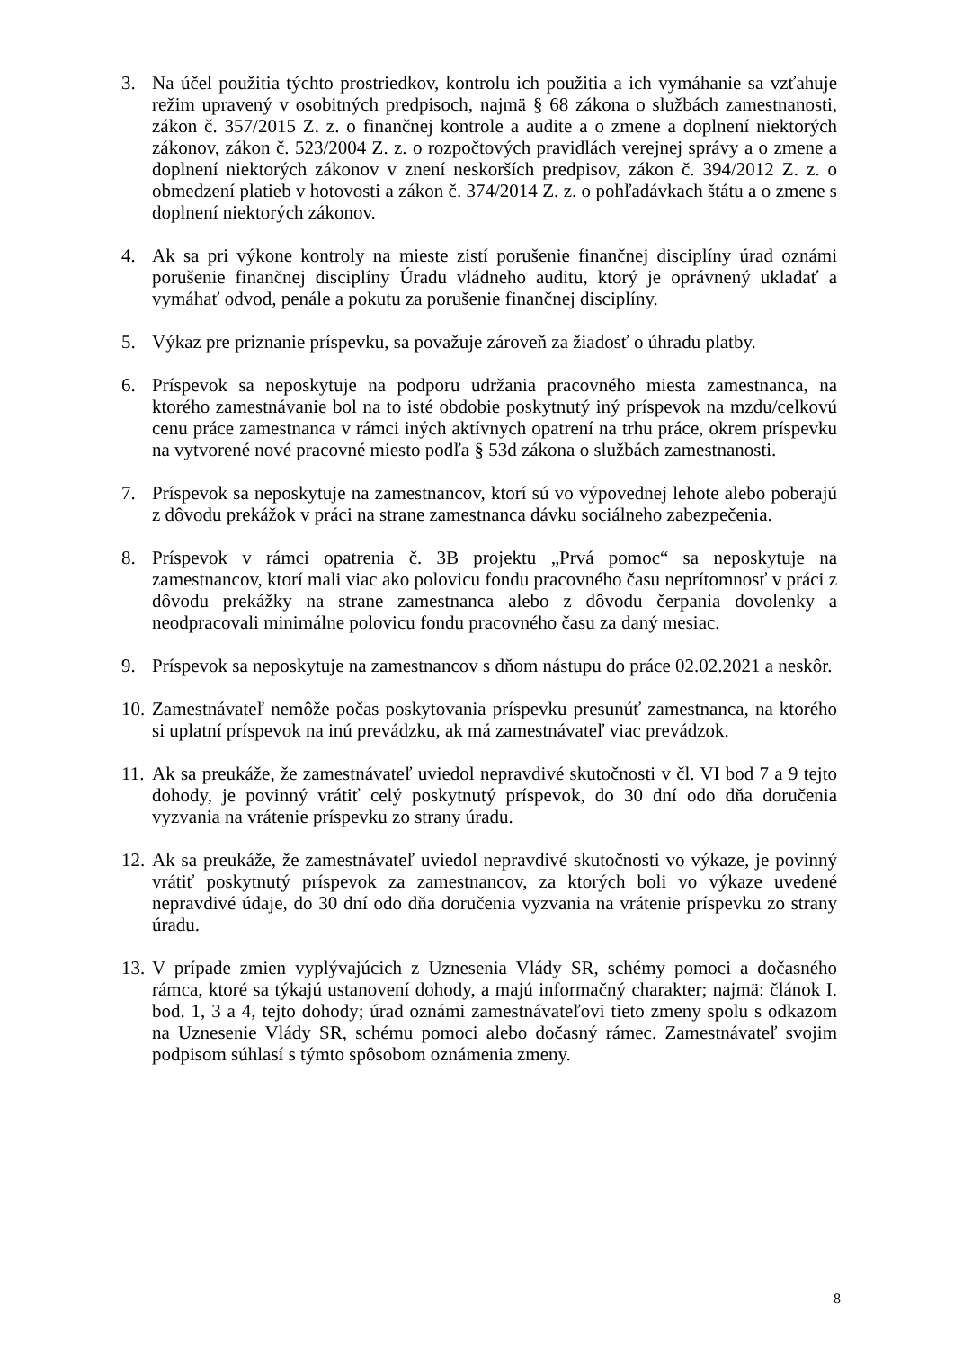3. Na účel použitia týchto prostriedkov, kontrolu ich použitia a ich vymáhanie sa vzťahuje režim upravený v osobitných predpisoch, najmä § 68 zákona o službách zamestnanosti, zákon č. 357/2015 Z. z. o finančnej kontrole a audite a o zmene a doplnení niektorých zákonov, zákon č. 523/2004 Z. z. o rozpočtových pravidlách verejnej správy a o zmene a doplnení niektorých zákonov v znení neskorších predpisov, zákon č. 394/2012 Z. z. o obmedzení platieb v hotovosti a zákon č. 374/2014 Z. z. o pohľadávkach štátu a o zmene s doplnení niektorých zákonov.
4. Ak sa pri výkone kontroly na mieste zistí porušenie finančnej disciplíny úrad oznámi porušenie finančnej disciplíny Úradu vládneho auditu, ktorý je oprávnený ukladať a vymáhať odvod, penále a pokutu za porušenie finančnej disciplíny.
5. Výkaz pre priznanie príspevku, sa považuje zároveň za žiadosť o úhradu platby.
6. Príspevok sa neposkytuje na podporu udržania pracovného miesta zamestnanca, na ktorého zamestnávanie bol na to isté obdobie poskytnutý iný príspevok na mzdu/celkovú cenu práce zamestnanca v rámci iných aktívnych opatrení na trhu práce, okrem príspevku na vytvorené nové pracovné miesto podľa § 53d zákona o službách zamestnanosti.
7. Príspevok sa neposkytuje na zamestnancov, ktorí sú vo výpovednej lehote alebo poberajú z dôvodu prekážok v práci na strane zamestnanca dávku sociálneho zabezpečenia.
8. Príspevok v rámci opatrenia č. 3B projektu „Prvá pomoc“ sa neposkytuje na zamestnancov, ktorí mali viac ako polovicu fondu pracovného času neprítomnosť v práci z dôvodu prekážky na strane zamestnanca alebo z dôvodu čerpania dovolenky a neodpracovali minimálne polovicu fondu pracovného času za daný mesiac.
9. Príspevok sa neposkytuje na zamestnancov s dňom nástupu do práce 02.02.2021 a neskôr.
10. Zamestnávateľ nemôže počas poskytovania príspevku presunúť zamestnanca, na ktorého si uplatní príspevok na inú prevádzku, ak má zamestnávateľ viac prevádzok.
11. Ak sa preukáže, že zamestnávateľ uviedol nepravdivé skutočnosti v čl. VI bod 7 a 9 tejto dohody, je povinný vrátiť celý poskytnutý príspevok, do 30 dní odo dňa doručenia vyzvania na vrátenie príspevku zo strany úradu.
12. Ak sa preukáže, že zamestnávateľ uviedol nepravdivé skutočnosti vo výkaze, je povinný vrátiť poskytnutý príspevok za zamestnancov, za ktorých boli vo výkaze uvedené nepravdivé údaje, do 30 dní odo dňa doručenia vyzvania na vrátenie príspevku zo strany úradu.
13. V prípade zmien vyplývajúcich z Uznesenia Vlády SR, schémy pomoci a dočasného rámca, ktoré sa týkajú ustanovení dohody, a majú informačný charakter; najmä: článok I. bod. 1, 3 a 4, tejto dohody; úrad oznámi zamestnávateľovi tieto zmeny spolu s odkazom na Uznesenie Vlády SR, schému pomoci alebo dočasný rámec. Zamestnávateľ svojim podpisom súhlasí s týmto spôsobom oznámenia zmeny.
8